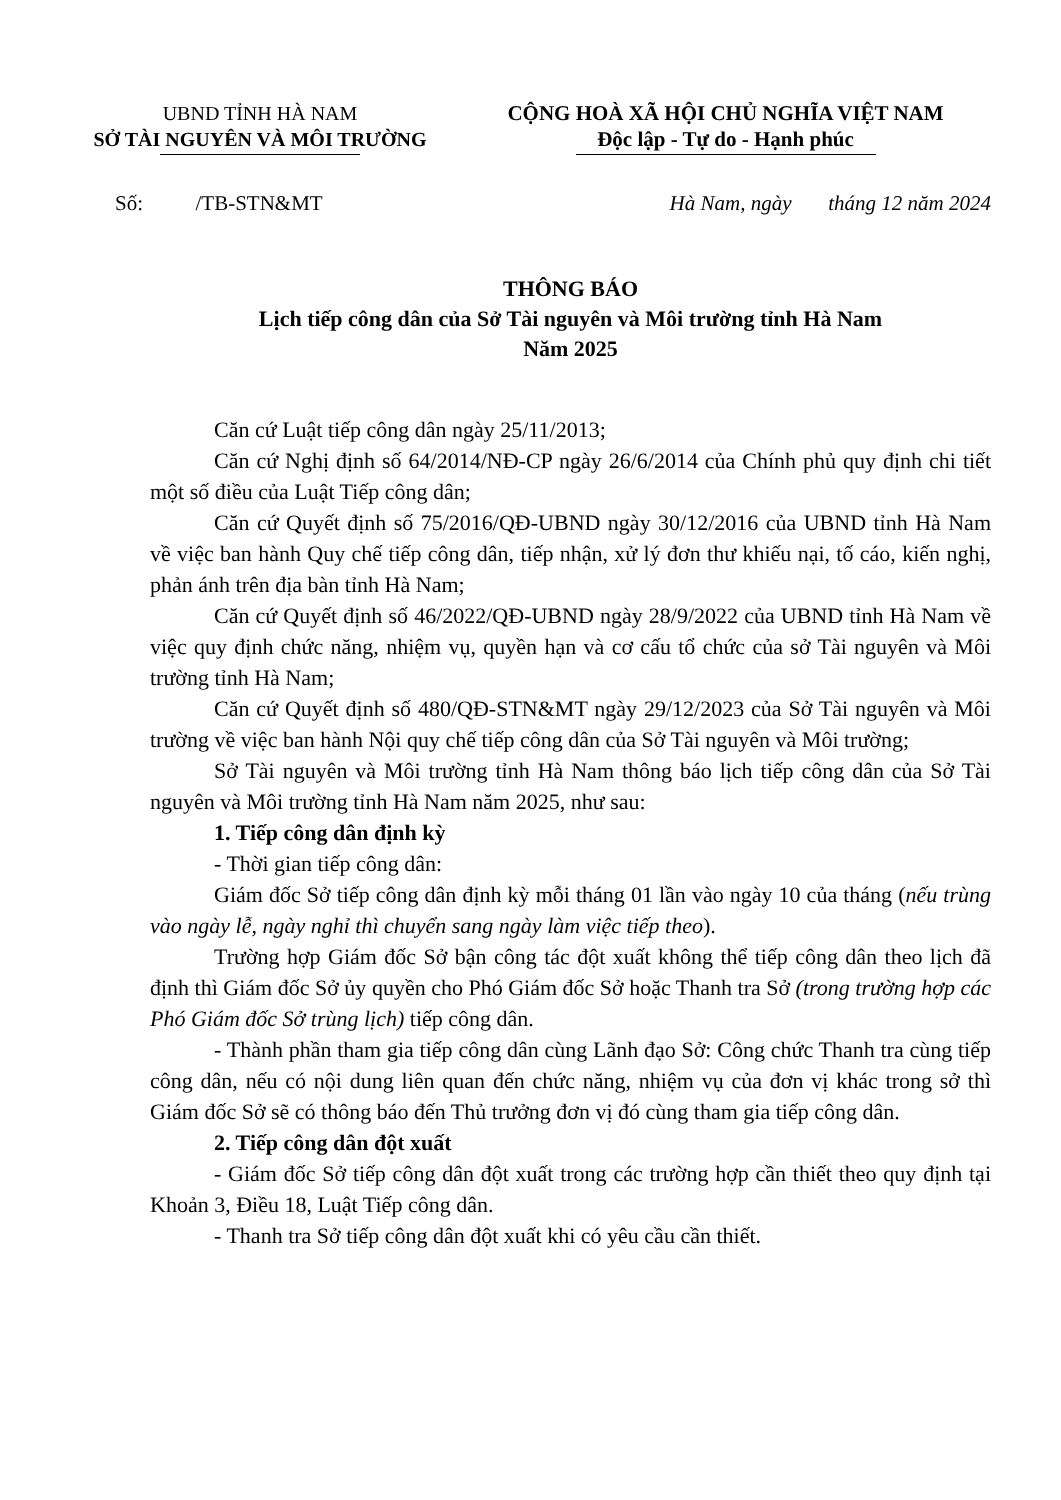UBND TỈNH HÀ NAM
SỞ TÀI NGUYÊN VÀ MÔI TRƯỜNG
CỘNG HOÀ XÃ HỘI CHỦ NGHĨA VIỆT NAM
Độc lập - Tự do - Hạnh phúc
Số: /TB-STN&MT Hà Nam, ngày tháng 12 năm 2024
THÔNG BÁO
Lịch tiếp công dân của Sở Tài nguyên và Môi trường tỉnh Hà Nam
Năm 2025
Căn cứ Luật tiếp công dân ngày 25/11/2013;
Căn cứ Nghị định số 64/2014/NĐ-CP ngày 26/6/2014 của Chính phủ quy định chi tiết một số điều của Luật Tiếp công dân;
Căn cứ Quyết định số 75/2016/QĐ-UBND ngày 30/12/2016 của UBND tỉnh Hà Nam về việc ban hành Quy chế tiếp công dân, tiếp nhận, xử lý đơn thư khiếu nại, tố cáo, kiến nghị, phản ánh trên địa bàn tỉnh Hà Nam;
Căn cứ Quyết định số 46/2022/QĐ-UBND ngày 28/9/2022 của UBND tỉnh Hà Nam về việc quy định chức năng, nhiệm vụ, quyền hạn và cơ cấu tổ chức của sở Tài nguyên và Môi trường tỉnh Hà Nam;
Căn cứ Quyết định số 480/QĐ-STN&MT ngày 29/12/2023 của Sở Tài nguyên và Môi trường về việc ban hành Nội quy chế tiếp công dân của Sở Tài nguyên và Môi trường;
Sở Tài nguyên và Môi trường tỉnh Hà Nam thông báo lịch tiếp công dân của Sở Tài nguyên và Môi trường tỉnh Hà Nam năm 2025, như sau:
1. Tiếp công dân định kỳ
- Thời gian tiếp công dân:
Giám đốc Sở tiếp công dân định kỳ mỗi tháng 01 lần vào ngày 10 của tháng (nếu trùng vào ngày lễ, ngày nghỉ thì chuyển sang ngày làm việc tiếp theo).
Trường hợp Giám đốc Sở bận công tác đột xuất không thể tiếp công dân theo lịch đã định thì Giám đốc Sở ủy quyền cho Phó Giám đốc Sở hoặc Thanh tra Sở (trong trường hợp các Phó Giám đốc Sở trùng lịch) tiếp công dân.
- Thành phần tham gia tiếp công dân cùng Lãnh đạo Sở: Công chức Thanh tra cùng tiếp công dân, nếu có nội dung liên quan đến chức năng, nhiệm vụ của đơn vị khác trong sở thì Giám đốc Sở sẽ có thông báo đến Thủ trưởng đơn vị đó cùng tham gia tiếp công dân.
2. Tiếp công dân đột xuất
- Giám đốc Sở tiếp công dân đột xuất trong các trường hợp cần thiết theo quy định tại Khoản 3, Điều 18, Luật Tiếp công dân.
- Thanh tra Sở tiếp công dân đột xuất khi có yêu cầu cần thiết.